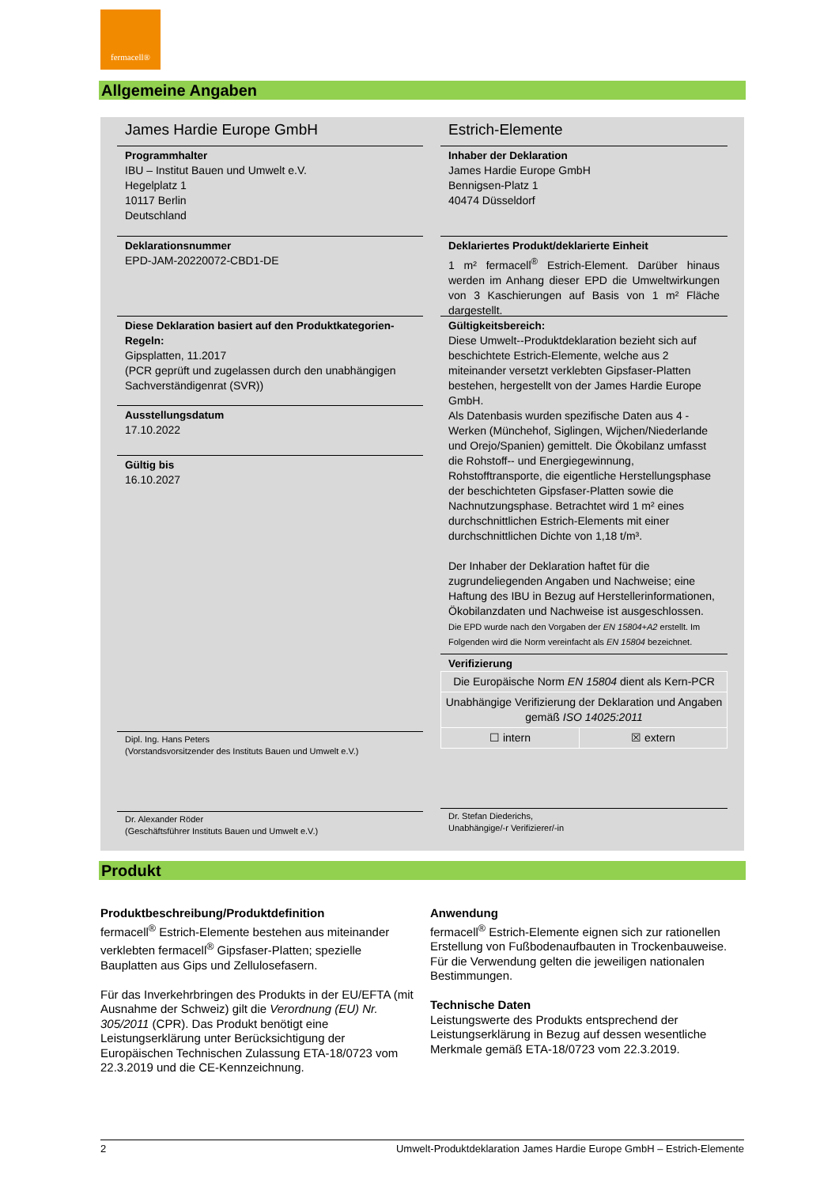fermacell®
Allgemeine Angaben
James Hardie Europe GmbH
Programmhalter
IBU – Institut Bauen und Umwelt e.V.
Hegelplatz 1
10117 Berlin
Deutschland
Deklarationsnummer
EPD-JAM-20220072-CBD1-DE
Diese Deklaration basiert auf den Produktkategorien-Regeln:
Gipsplatten, 11.2017
(PCR geprüft und zugelassen durch den unabhängigen Sachverständigenrat (SVR))
Ausstellungsdatum
17.10.2022
Gültig bis
16.10.2027
Dipl. Ing. Hans Peters
(Vorstandsvorsitzender des Instituts Bauen und Umwelt e.V.)
Dr. Alexander Röder
(Geschäftsführer Instituts Bauen und Umwelt e.V.)
Estrich-Elemente
Inhaber der Deklaration
James Hardie Europe GmbH
Bennigsen-Platz 1
40474 Düsseldorf
Deklariertes Produkt/deklarierte Einheit
1 m² fermacell<sup>®</sup> Estrich-Element. Darüber hinaus werden im Anhang dieser EPD die Umweltwirkungen von 3 Kaschierungen auf Basis von 1 m² Fläche dargestellt.
Gültigkeitsbereich:
Diese Umwelt--Produktdeklaration bezieht sich auf beschichtete Estrich-Elemente, welche aus 2 miteinander versetzt verklebten Gipsfaser-Platten bestehen, hergestellt von der James Hardie Europe GmbH.
Als Datenbasis wurden spezifische Daten aus 4 -Werken (Münchehof, Siglingen, Wijchen/Niederlande und Orejo/Spanien) gemittelt. Die Ökobilanz umfasst die Rohstoff-- und Energiegewinnung, Rohstofftransporte, die eigentliche Herstellungsphase der beschichteten Gipsfaser-Platten sowie die Nachnutzungsphase. Betrachtet wird 1 m² eines durchschnittlichen Estrich-Elements mit einer durchschnittlichen Dichte von 1,18 t/m³.
Der Inhaber der Deklaration haftet für die zugrundeliegenden Angaben und Nachweise; eine Haftung des IBU in Bezug auf Herstellerinformationen, Ökobilanzdaten und Nachweise ist ausgeschlossen.
Die EPD wurde nach den Vorgaben der EN 15804+A2 erstellt. Im Folgenden wird die Norm vereinfacht als EN 15804 bezeichnet.
Verifizierung
| Die Europäische Norm EN 15804 dient als Kern-PCR | |
| Unabhängige Verifizierung der Deklaration und Angaben gemäß ISO 14025:2011 | |
| ☐ intern | ☒ extern |
Dr. Stefan Diederichs,
Unabhängige/-r Verifizierer/-in
Produkt
Produktbeschreibung/Produktdefinition
fermacell<sup>®</sup> Estrich-Elemente bestehen aus miteinander verklebten fermacell<sup>®</sup> Gipsfaser-Platten; spezielle Bauplatten aus Gips und Zellulosefasern.
Für das Inverkehrbringen des Produkts in der EU/EFTA (mit Ausnahme der Schweiz) gilt die Verordnung (EU) Nr. 305/2011 (CPR). Das Produkt benötigt eine Leistungserklärung unter Berücksichtigung der Europäischen Technischen Zulassung ETA-18/0723 vom 22.3.2019 und die CE-Kennzeichnung.
Anwendung
fermacell<sup>®</sup> Estrich-Elemente eignen sich zur rationellen Erstellung von Fußbodenaufbauten in Trockenbauweise.
Für die Verwendung gelten die jeweiligen nationalen Bestimmungen.
Technische Daten
Leistungswerte des Produkts entsprechend der Leistungserklärung in Bezug auf dessen wesentliche Merkmale gemäß ETA-18/0723 vom 22.3.2019.
2 Umwelt-Produktdeklaration James Hardie Europe GmbH – Estrich-Elemente